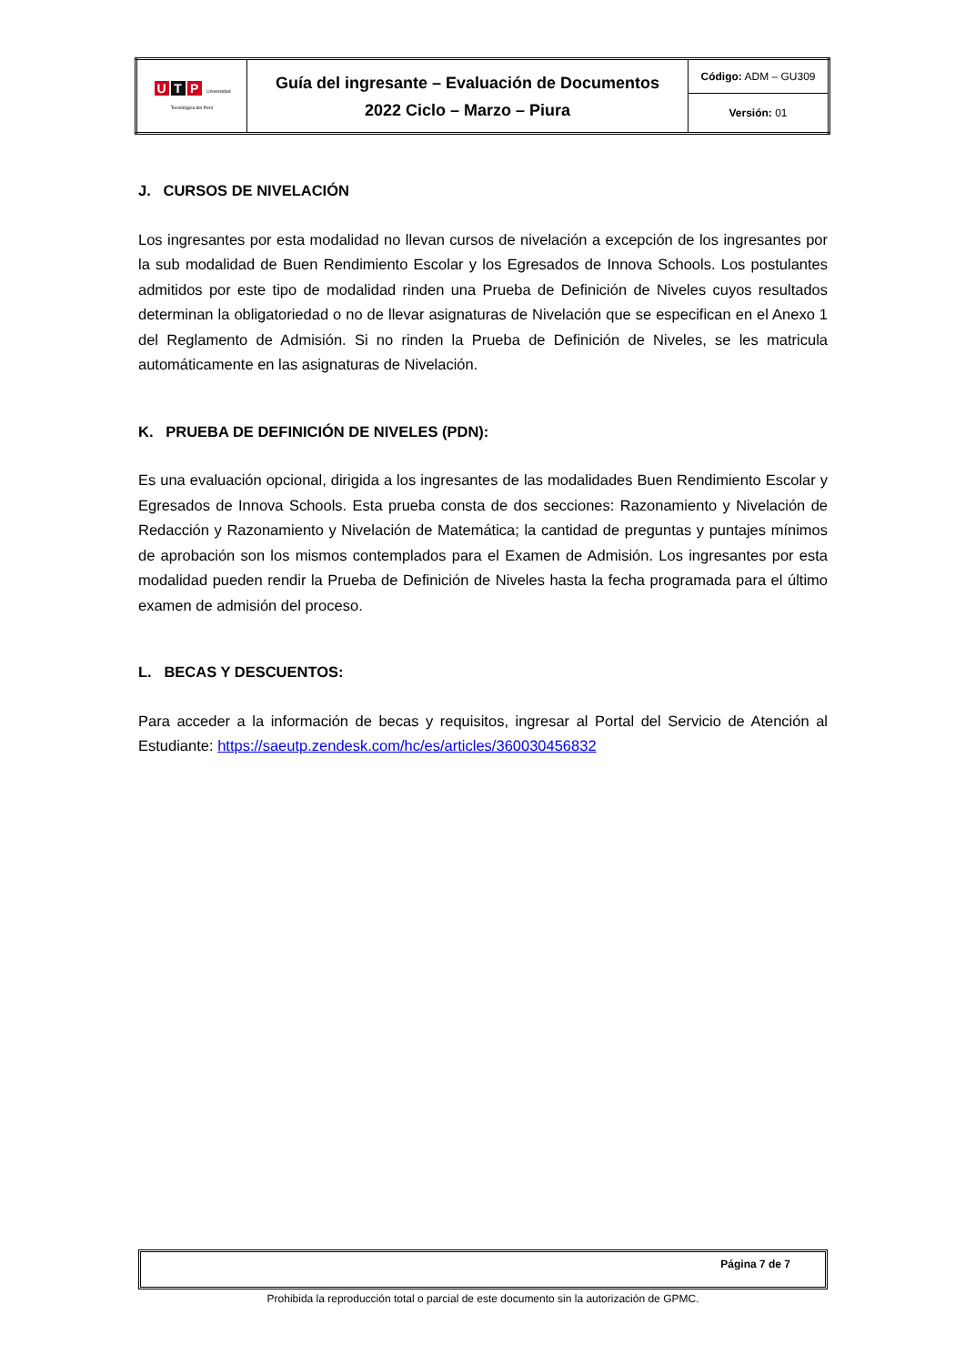| U T P Universidad Tecnológica del Perú | Guía del ingresante – Evaluación de Documentos 2022 Ciclo – Marzo – Piura | Código: ADM – GU309 |
| | | Versión: 01 |
J. CURSOS DE NIVELACIÓN
Los ingresantes por esta modalidad no llevan cursos de nivelación a excepción de los ingresantes por la sub modalidad de Buen Rendimiento Escolar y los Egresados de Innova Schools. Los postulantes admitidos por este tipo de modalidad rinden una Prueba de Definición de Niveles cuyos resultados determinan la obligatoriedad o no de llevar asignaturas de Nivelación que se especifican en el Anexo 1 del Reglamento de Admisión. Si no rinden la Prueba de Definición de Niveles, se les matricula automáticamente en las asignaturas de Nivelación.
K. PRUEBA DE DEFINICIÓN DE NIVELES (PDN):
Es una evaluación opcional, dirigida a los ingresantes de las modalidades Buen Rendimiento Escolar y Egresados de Innova Schools. Esta prueba consta de dos secciones: Razonamiento y Nivelación de Redacción y Razonamiento y Nivelación de Matemática; la cantidad de preguntas y puntajes mínimos de aprobación son los mismos contemplados para el Examen de Admisión. Los ingresantes por esta modalidad pueden rendir la Prueba de Definición de Niveles hasta la fecha programada para el último examen de admisión del proceso.
L. BECAS Y DESCUENTOS:
Para acceder a la información de becas y requisitos, ingresar al Portal del Servicio de Atención al Estudiante: https://saeutp.zendesk.com/hc/es/articles/360030456832
Página 7 de 7
Prohibida la reproducción total o parcial de este documento sin la autorización de GPMC.